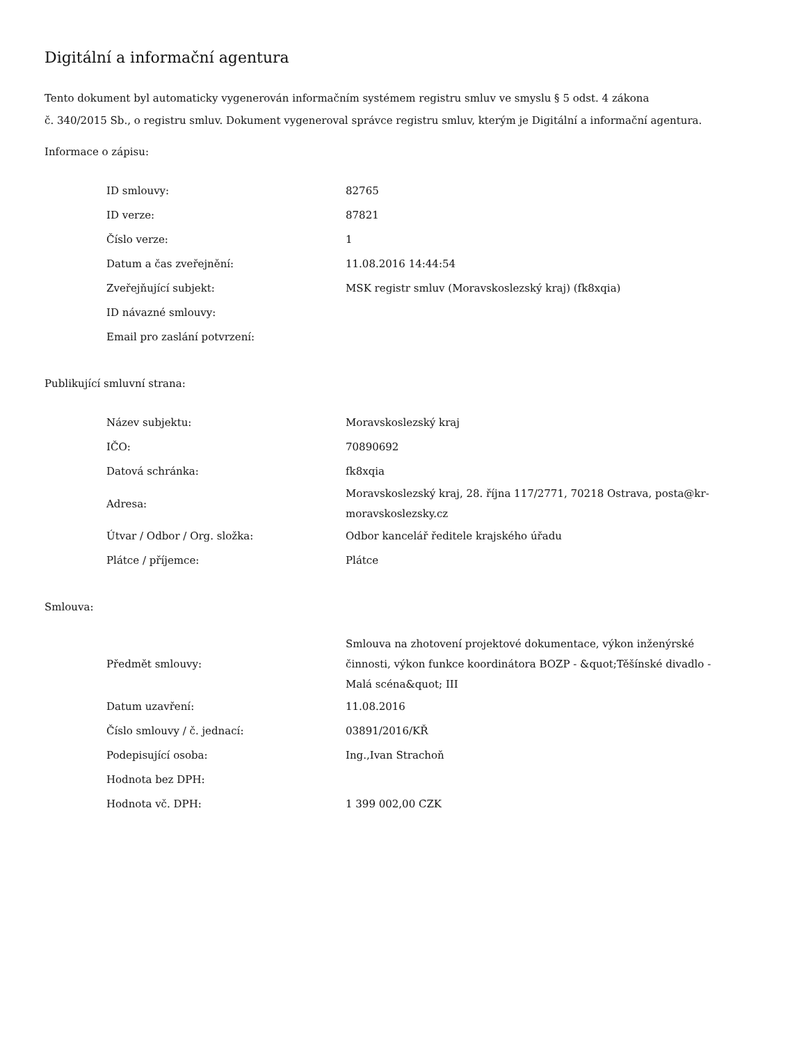Digitální a informační agentura
Tento dokument byl automaticky vygenerován informačním systémem registru smluv ve smyslu § 5 odst. 4 zákona
č. 340/2015 Sb., o registru smluv. Dokument vygeneroval správce registru smluv, kterým je Digitální a informační agentura.
Informace o zápisu:
| ID smlouvy: | 82765 |
| ID verze: | 87821 |
| Číslo verze: | 1 |
| Datum a čas zveřejnění: | 11.08.2016 14:44:54 |
| Zveřejňující subjekt: | MSK registr smluv (Moravskoslezský kraj) (fk8xqia) |
| ID návazné smlouvy: | |
| Email pro zaslání potvrzení: | |
Publikující smluvní strana:
| Název subjektu: | Moravskoslezský kraj |
| IČO: | 70890692 |
| Datová schránka: | fk8xqia |
| Adresa: | Moravskoslezský kraj, 28. října 117/2771, 70218 Ostrava, posta@kr-moravskoslezsky.cz |
| Útvar / Odbor / Org. složka: | Odbor kancelář ředitele krajského úřadu |
| Plátce / příjemce: | Plátce |
Smlouva:
| Předmět smlouvy: | Smlouva na zhotovení projektové dokumentace, výkon inženýrské činnosti, výkon funkce koordinátora BOZP - &quot;Těšínské divadlo - Malá scéna&quot; III |
| Datum uzavření: | 11.08.2016 |
| Číslo smlouvy / č. jednací: | 03891/2016/KŘ |
| Podepisující osoba: | Ing.,Ivan Strachoň |
| Hodnota bez DPH: | |
| Hodnota vč. DPH: | 1 399 002,00 CZK |